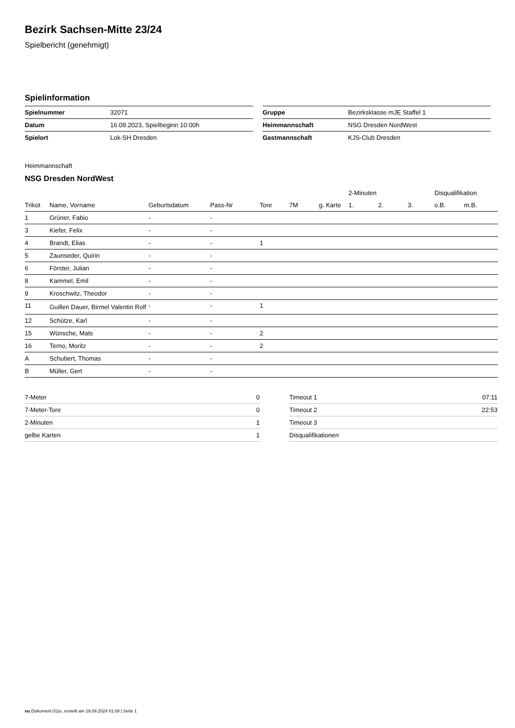Bezirk Sachsen-Mitte 23/24
Spielbericht (genehmigt)
Spielinformation
| Spielnummer | 32071 |
| Datum | 16.09.2023, Spielbeginn 10:00h |
| Spielort | Lok-SH Dresden |
| Gruppe | Bezirksklasse mJE Staffel 1 |
| Heimmannschaft | NSG Dresden NordWest |
| Gastmannschaft | KJS-Club Dresden |
Heimmannschaft
NSG Dresden NordWest
| | | | | | | | 2-Minuten | | | Disqualifikation | |
| --- | --- | --- | --- | --- | --- | --- | --- | --- | --- | --- | --- |
| Trikot | Name, Vorname | Geburtsdatum | Pass-Nr | Tore | 7M | g. Karte | 1. | 2. | 3. | o.B. | m.B. |
| 1 | Grüner, Fabio | - | - | | | | | | | | |
| 3 | Kiefer, Felix | - | - | | | | | | | | |
| 4 | Brandt, Elias | - | - | 1 | | | | | | | |
| 5 | Zaunseder, Quirin | - | - | | | | | | | | |
| 6 | Förster, Julian | - | - | | | | | | | | |
| 8 | Kammel, Emil | - | - | | | | | | | | |
| 9 | Kroschwitz, Theodor | - | - | | | | | | | | |
| 11 | Guillen Dauer, Birmel Valentin Rolf | - | - | 1 | | | | | | | |
| 12 | Schütze, Karl | - | - | | | | | | | | |
| 15 | Wünsche, Mats | - | - | 2 | | | | | | | |
| 16 | Terno, Moritz | - | - | 2 | | | | | | | |
| A | Schubert, Thomas | - | - | | | | | | | | |
| B | Müller, Gert | - | - | | | | | | | | |
| 7-Meter | 0 |
| 7-Meter-Tore | 0 |
| 2-Minuten | 1 |
| gelbe Karten | 1 |
| Timeout 1 | 07:11 |
| Timeout 2 | 22:53 |
| Timeout 3 | |
| Disqualifikationen | |
nu.Dokument 011e, erstellt am 19.09.2024 01:08 | Seite 1